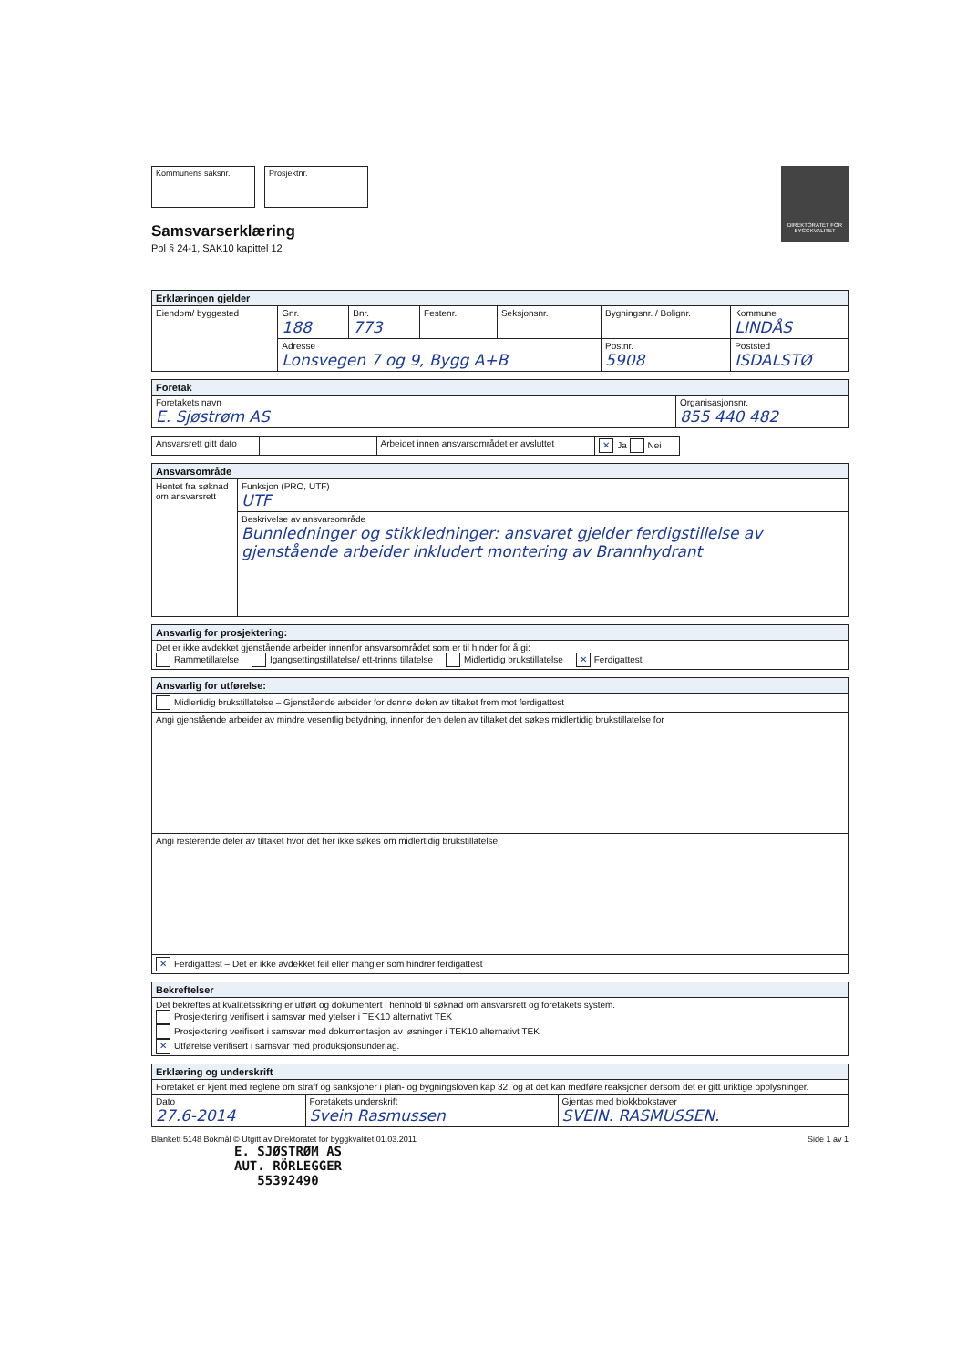DIREKTORATET FOR BYGGKVALITET
Kommunens saksnr. Prosjektnr.
Samsvarserklæring
Pbl § 24-1, SAK10 kapittel 12
| Erklæringen gjelder | | | | | | |
| --- | --- | --- | --- | --- | --- | --- |
| Eiendom/ byggested | Gnr. 188 | Bnr. 773 | Festenr. | Seksjonsnr. | Bygningsnr. / Bolignr. | Kommune LINDÅS |
| | Adresse Lonsvegen 7 og 9, Bygg A+B | | | | Postnr. 5908 | Poststed ISDALSTØ |
| Foretak | |
| --- | --- |
| Foretakets navn E. Sjøstrøm AS | Organisasjonsnr. 855 440 482 |
| Ansvarsrett gitt dato | | Arbeidet innen ansvarsområdet er avsluttet | ✕ Ja Nei |
| Ansvarsområde | |
| --- | --- |
| Hentet fra søknad om ansvarsrett | Funksjon (PRO, UTF) UTF |
| | Beskrivelse av ansvarsområde Bunnledninger og stikkledninger: ansvaret gjelder ferdigstillelse av gjenstående arbeider inkludert montering av Brannhydrant |
| Ansvarlig for prosjektering: |
| --- |
| Det er ikke avdekket gjenstående arbeider innenfor ansvarsområdet som er til hinder for å gi: Rammetillatelse Igangsettingstillatelse/ ett-trinns tillatelse Midlertidig brukstillatelse ✕ Ferdigattest |
| Ansvarlig for utførelse: |
| --- |
| Midlertidig brukstillatelse – Gjenstående arbeider for denne delen av tiltaket frem mot ferdigattest |
| Angi gjenstående arbeider av mindre vesentlig betydning, innenfor den delen av tiltaket det søkes midlertidig brukstillatelse for |
| Angi resterende deler av tiltaket hvor det her ikke søkes om midlertidig brukstillatelse |
| ✕ Ferdigattest – Det er ikke avdekket feil eller mangler som hindrer ferdigattest |
| Bekreftelser |
| --- |
| Det bekreftes at kvalitetssikring er utført og dokumentert i henhold til søknad om ansvarsrett og foretakets system. Prosjektering verifisert i samsvar med ytelser i TEK10 alternativt TEK Prosjektering verifisert i samsvar med dokumentasjon av løsninger i TEK10 alternativt TEK ✕ Utførelse verifisert i samsvar med produksjonsunderlag. |
| Erklæring og underskrift | | |
| --- | --- | --- |
| Foretaket er kjent med reglene om straff og sanksjoner i plan- og bygningsloven kap 32, og at det kan medføre reaksjoner dersom det er gitt uriktige opplysninger. | | |
| Dato 27.6-2014 | Foretakets underskrift Svein Rasmussen | Gjentas med blokkbokstaver SVEIN. RASMUSSEN. |
Blankett 5148 Bokmål © Utgitt av Direktoratet for byggkvalitet 01.03.2011 Side 1 av 1
E. SJØSTRØM AS
AUT. RÖRLEGGER
55392490